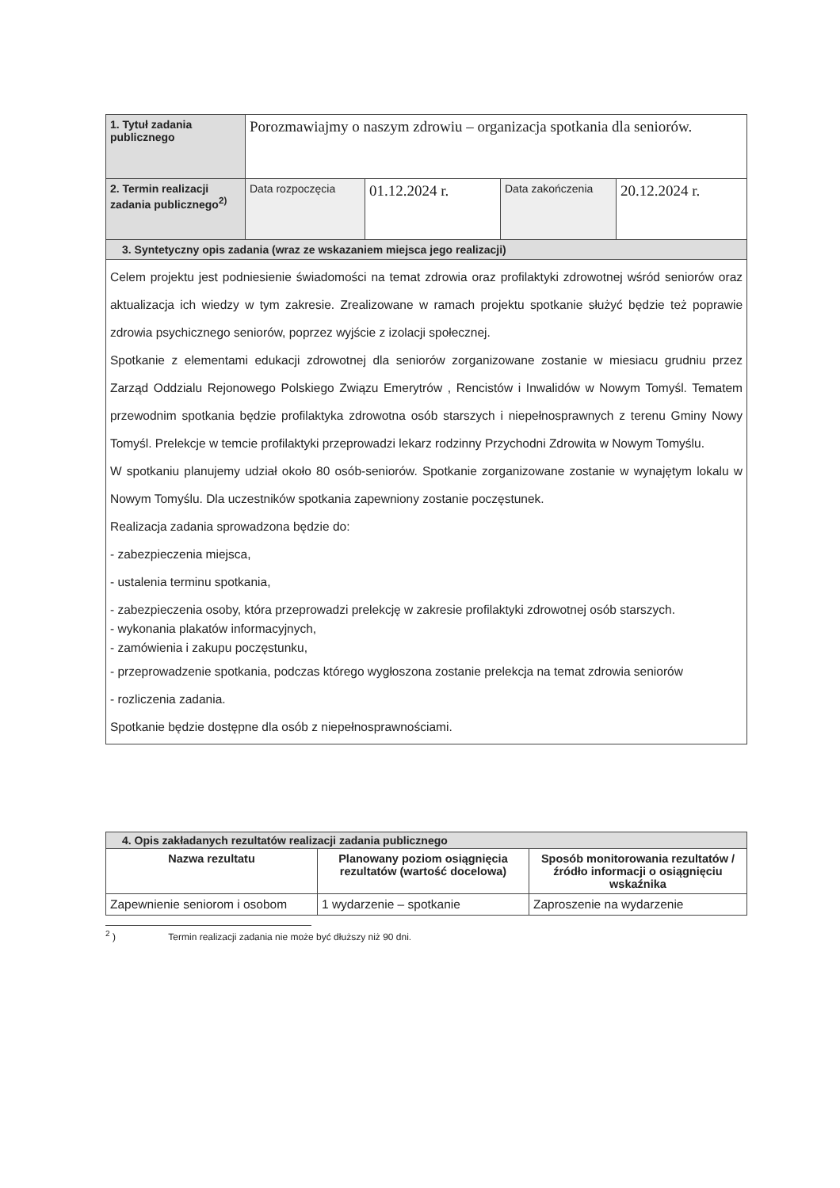| 1. Tytuł zadania publicznego | Porozmawiajmy o naszym zdrowiu – organizacja spotkania dla seniorów. | | | |
| 2. Termin realizacji zadania publicznego<sup>2)</sup> | Data rozpoczęcia | 01.12.2024 r. | Data zakończenia | 20.12.2024 r. |
| 3. Syntetyczny opis zadania (wraz ze wskazaniem miejsca jego realizacji) | | | | |
| Celem projektu jest podniesienie świadomości na temat zdrowia oraz profilaktyki zdrowotnej wśród seniorów oraz aktualizacja ich wiedzy w tym zakresie. Zrealizowane w ramach projektu spotkanie służyć będzie też poprawie zdrowia psychicznego seniorów, poprzez wyjście z izolacji społecznej. Spotkanie z elementami edukacji zdrowotnej dla seniorów zorganizowane zostanie w miesiacu grudniu przez Zarząd Oddzialu Rejonowego Polskiego Związu Emerytrów , Rencistów i Inwalidów w Nowym Tomyśl. Tematem przewodnim spotkania będzie profilaktyka zdrowotna osób starszych i niepełnosprawnych z terenu Gminy Nowy Tomyśl. Prelekcje w temcie profilaktyki przeprowadzi lekarz rodzinny Przychodni Zdrowita w Nowym Tomyślu. W spotkaniu planujemy udział około 80 osób-seniorów. Spotkanie zorganizowane zostanie w wynajętym lokalu w Nowym Tomyślu. Dla uczestników spotkania zapewniony zostanie poczęstunek. Realizacja zadania sprowadzona będzie do: - zabezpieczenia miejsca, - ustalenia terminu spotkania, - zabezpieczenia osoby, która przeprowadzi prelekcję w zakresie profilaktyki zdrowotnej osób starszych. - wykonania plakatów informacyjnych, - zamówienia i zakupu poczęstunku, - przeprowadzenie spotkania, podczas którego wygłoszona zostanie prelekcja na temat zdrowia seniorów - rozliczenia zadania. Spotkanie będzie dostępne dla osób z niepełnosprawnościami. | | | | |
| 4. Opis zakładanych rezultatów realizacji zadania publicznego | | |
| Nazwa rezultatu | Planowany poziom osiągnięcia rezultatów (wartość docelowa) | Sposób monitorowania rezultatów / źródło informacji o osiągnięciu wskaźnika |
| Zapewnienie seniorom i osobom | 1 wydarzenie – spotkanie | Zaproszenie na wydarzenie |
<sup>2</sup> ) Termin realizacji zadania nie może być dłuższy niż 90 dni.